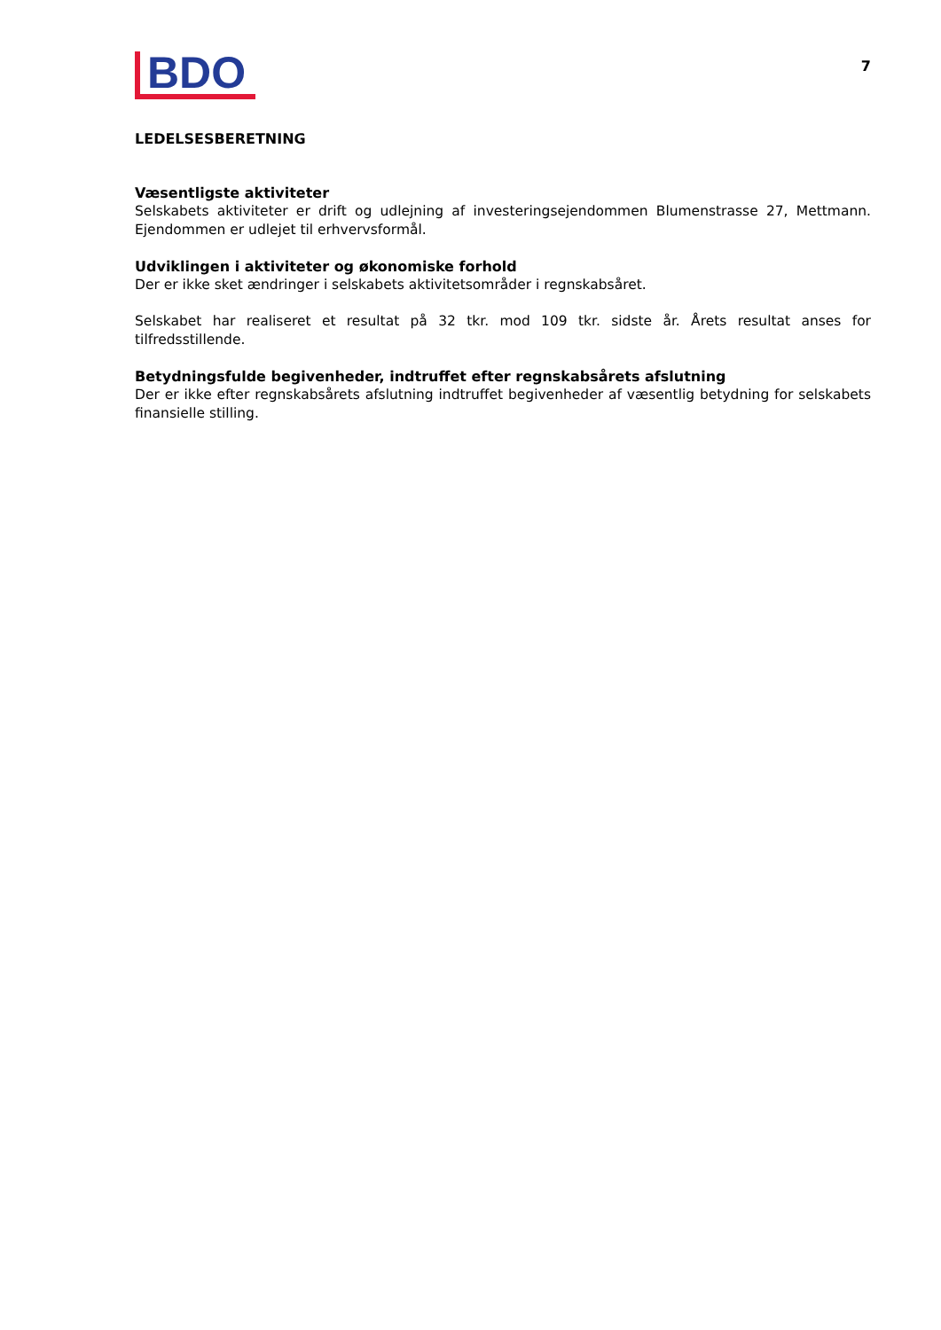BDO
7
LEDELSESBERETNING
Væsentligste aktiviteter
Selskabets aktiviteter er drift og udlejning af investeringsejendommen Blumenstrasse 27, Mettmann. Ejendommen er udlejet til erhvervsformål.
Udviklingen i aktiviteter og økonomiske forhold
Der er ikke sket ændringer i selskabets aktivitetsområder i regnskabsåret.
Selskabet har realiseret et resultat på 32 tkr. mod 109 tkr. sidste år. Årets resultat anses for tilfredsstillende.
Betydningsfulde begivenheder, indtruffet efter regnskabsårets afslutning
Der er ikke efter regnskabsårets afslutning indtruffet begivenheder af væsentlig betydning for selskabets finansielle stilling.